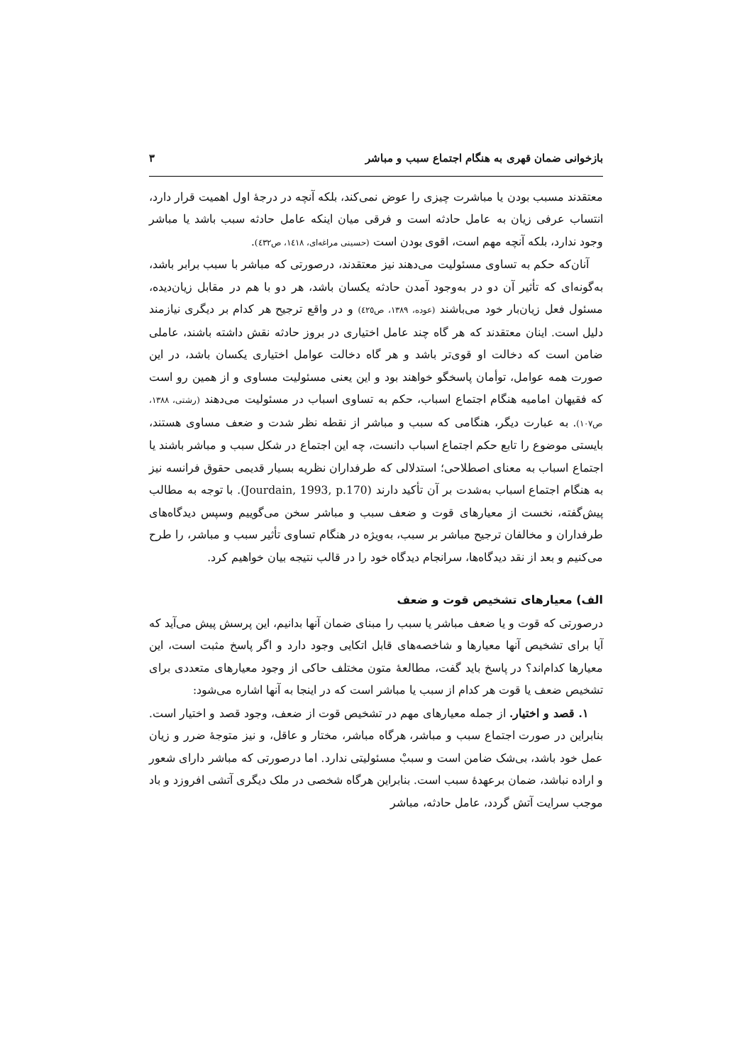بازخوانی ضمان قهری به هنگام اجتماع سبب و مباشر ۳
معتقدند مسبب بودن یا مباشرت چیزی را عوض نمی‌کند، بلکه آنچه در درجهٔ اول اهمیت قرار دارد، انتساب عرفی زیان به عامل حادثه است و فرقی میان اینکه عامل حادثه سبب باشد یا مباشر وجود ندارد، بلکه آنچه مهم است، اقوی بودن است (حسینی مراغه‌ای، ۱٤۱۸، ص٤۳۲).
آنان‌که حکم به تساوی مسئولیت می‌دهند نیز معتقدند، درصورتی که مباشر با سبب برابر باشد، به‌گونه‌ای که تأثیر آن دو در به‌وجود آمدن حادثه یکسان باشد، هر دو با هم در مقابل زیان‌دیده، مسئول فعل زیان‌بار خود می‌باشند (عوده، ۱۳۸۹، ص٤۲٥) و در واقع ترجیح هر کدام بر دیگری نیازمند دلیل است. اینان معتقدند که هر گاه چند عامل اختیاری در بروز حادثه نقش داشته باشند، عاملی ضامن است که دخالت او قوی‌تر باشد و هر گاه دخالت عوامل اختیاری یکسان باشد، در این صورت همه عوامل، توأمان پاسخگو خواهند بود و این یعنی مسئولیت مساوی و از همین رو است که فقیهان امامیه هنگام اجتماع اسباب، حکم به تساوی اسباب در مسئولیت می‌دهند (رشتی، ۱۳۸۸، ص۱۰۷). به عبارت دیگر، هنگامی که سبب و مباشر از نقطه نظر شدت و ضعف مساوی هستند، بایستی موضوع را تابع حکم اجتماع اسباب دانست، چه این اجتماع در شکل سبب و مباشر باشند یا اجتماع اسباب به معنای اصطلاحی؛ استدلالی که طرفداران نظریه بسیار قدیمی حقوق فرانسه نیز به هنگام اجتماع اسباب به‌شدت بر آن تأکید دارند (Jourdain, 1993, p.170). با توجه به مطالب پیش‌گفته، نخست از معیارهای قوت و ضعف سبب و مباشر سخن می‌گوییم وسپس دیدگاه‌های طرفداران و مخالفان ترجیح مباشر بر سبب، به‌ویژه در هنگام تساوی تأثیر سبب و مباشر، را طرح می‌کنیم و بعد از نقد دیدگاه‌ها، سرانجام دیدگاه خود را در قالب نتیجه بیان خواهیم کرد.
الف) معیارهای تشخیص قوت و ضعف
درصورتی که قوت و یا ضعف مباشر یا سبب را مبنای ضمان آنها بدانیم، این پرسش پیش می‌آید که آیا برای تشخیص آنها معیارها و شاخصه‌های قابل اتکایی وجود دارد و اگر پاسخ مثبت است، این معیارها کدام‌اند؟ در پاسخ باید گفت، مطالعهٔ متون مختلف حاکی از وجود معیارهای متعددی برای تشخیص ضعف یا قوت هر کدام از سبب یا مباشر است که در اینجا به آنها اشاره می‌شود:
۱. قصد و اختیار. از جمله معیارهای مهم در تشخیص قوت از ضعف، وجود قصد و اختیار است. بنابراین در صورت اجتماع سبب و مباشر، هرگاه مباشر، مختار و عاقل، و نیز متوجهٔ ضرر و زیان عمل خود باشد، بی‌شک ضامن است و سببْ مسئولیتی ندارد. اما درصورتی که مباشر دارای شعور و اراده نباشد، ضمان برعهدهٔ سبب است. بنابراین هرگاه شخصی در ملک دیگری آتشی افروزد و باد موجب سرایت آتش گردد، عامل حادثه، مباشر